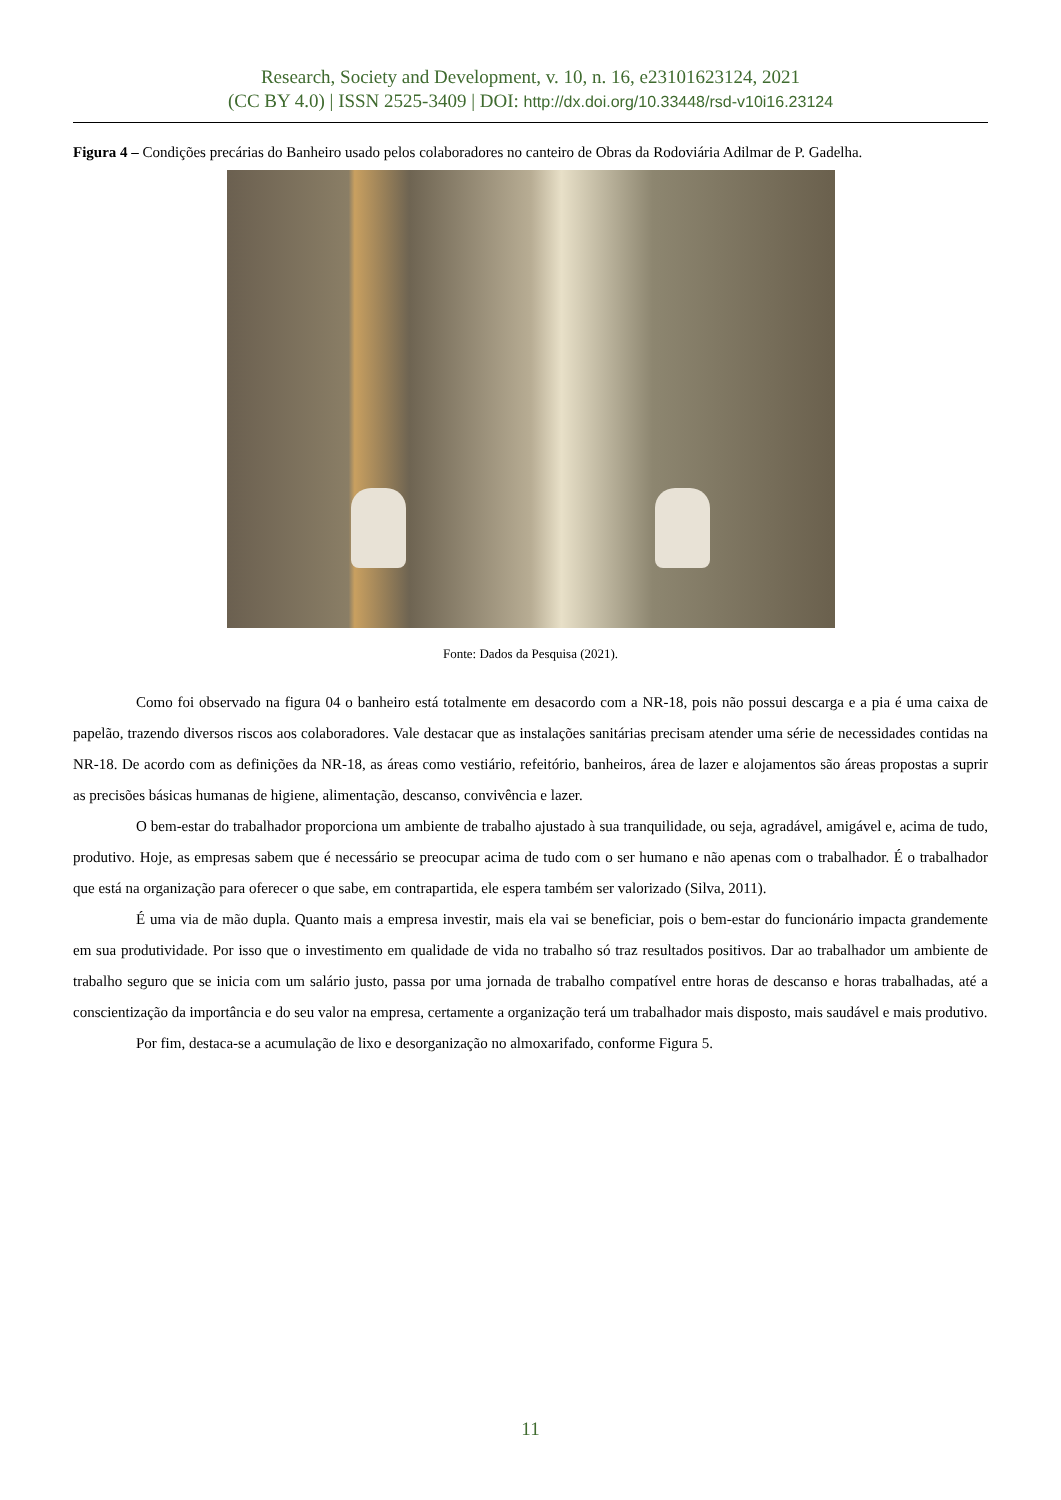Research, Society and Development, v. 10, n. 16, e23101623124, 2021
(CC BY 4.0) | ISSN 2525-3409 | DOI: http://dx.doi.org/10.33448/rsd-v10i16.23124
Figura 4 – Condições precárias do Banheiro usado pelos colaboradores no canteiro de Obras da Rodoviária Adilmar de P. Gadelha.
Fonte: Dados da Pesquisa (2021).
Como foi observado na figura 04 o banheiro está totalmente em desacordo com a NR-18, pois não possui descarga e a pia é uma caixa de papelão, trazendo diversos riscos aos colaboradores. Vale destacar que as instalações sanitárias precisam atender uma série de necessidades contidas na NR-18. De acordo com as definições da NR-18, as áreas como vestiário, refeitório, banheiros, área de lazer e alojamentos são áreas propostas a suprir as precisões básicas humanas de higiene, alimentação, descanso, convivência e lazer.
O bem-estar do trabalhador proporciona um ambiente de trabalho ajustado à sua tranquilidade, ou seja, agradável, amigável e, acima de tudo, produtivo. Hoje, as empresas sabem que é necessário se preocupar acima de tudo com o ser humano e não apenas com o trabalhador. É o trabalhador que está na organização para oferecer o que sabe, em contrapartida, ele espera também ser valorizado (Silva, 2011).
É uma via de mão dupla. Quanto mais a empresa investir, mais ela vai se beneficiar, pois o bem-estar do funcionário impacta grandemente em sua produtividade. Por isso que o investimento em qualidade de vida no trabalho só traz resultados positivos. Dar ao trabalhador um ambiente de trabalho seguro que se inicia com um salário justo, passa por uma jornada de trabalho compatível entre horas de descanso e horas trabalhadas, até a conscientização da importância e do seu valor na empresa, certamente a organização terá um trabalhador mais disposto, mais saudável e mais produtivo.
Por fim, destaca-se a acumulação de lixo e desorganização no almoxarifado, conforme Figura 5.
11